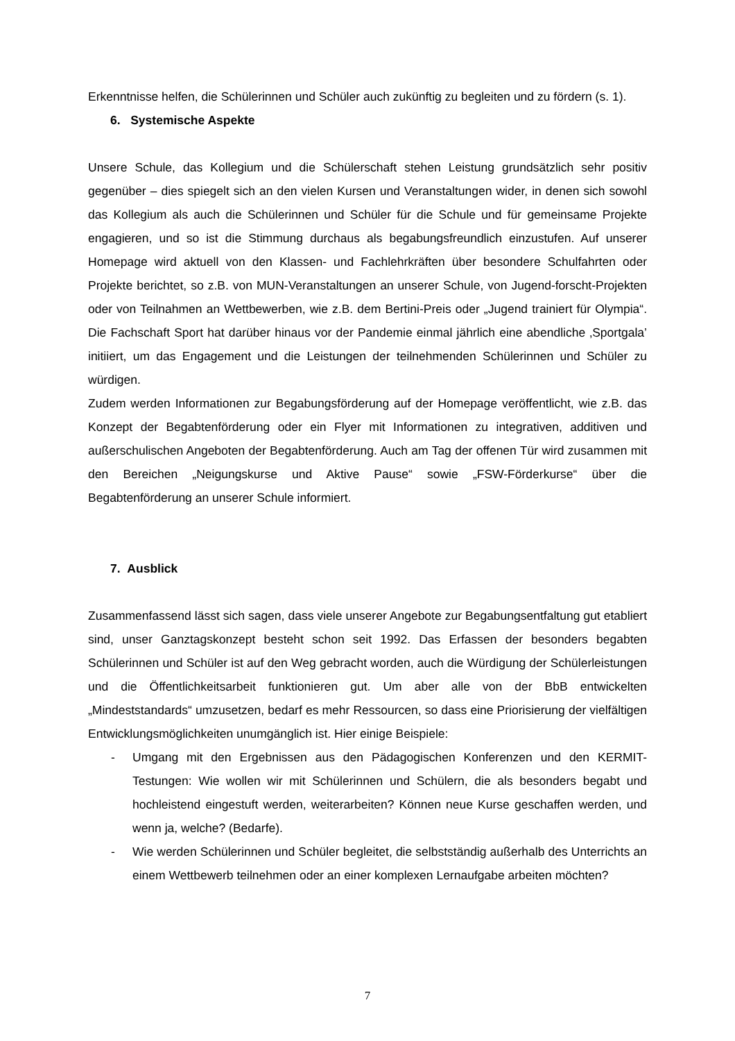Erkenntnisse helfen, die Schülerinnen und Schüler auch zukünftig zu begleiten und zu fördern (s. 1).
6. Systemische Aspekte
Unsere Schule, das Kollegium und die Schülerschaft stehen Leistung grundsätzlich sehr positiv gegenüber – dies spiegelt sich an den vielen Kursen und Veranstaltungen wider, in denen sich sowohl das Kollegium als auch die Schülerinnen und Schüler für die Schule und für gemeinsame Projekte engagieren, und so ist die Stimmung durchaus als begabungsfreundlich einzustufen. Auf unserer Homepage wird aktuell von den Klassen- und Fachlehrkräften über besondere Schulfahrten oder Projekte berichtet, so z.B. von MUN-Veranstaltungen an unserer Schule, von Jugend-forscht-Projekten oder von Teilnahmen an Wettbewerben, wie z.B. dem Bertini-Preis oder „Jugend trainiert für Olympia“. Die Fachschaft Sport hat darüber hinaus vor der Pandemie einmal jährlich eine abendliche ‚Sportgala’ initiiert, um das Engagement und die Leistungen der teilnehmenden Schülerinnen und Schüler zu würdigen.
Zudem werden Informationen zur Begabungsförderung auf der Homepage veröffentlicht, wie z.B. das Konzept der Begabtenförderung oder ein Flyer mit Informationen zu integrativen, additiven und außerschulischen Angeboten der Begabtenförderung. Auch am Tag der offenen Tür wird zusammen mit den Bereichen „Neigungskurse und Aktive Pause“ sowie „FSW-Förderkurse“ über die Begabtenförderung an unserer Schule informiert.
7. Ausblick
Zusammenfassend lässt sich sagen, dass viele unserer Angebote zur Begabungsentfaltung gut etabliert sind, unser Ganztagskonzept besteht schon seit 1992. Das Erfassen der besonders begabten Schülerinnen und Schüler ist auf den Weg gebracht worden, auch die Würdigung der Schülerleistungen und die Öffentlichkeitsarbeit funktionieren gut. Um aber alle von der BbB entwickelten „Mindeststandards“ umzusetzen, bedarf es mehr Ressourcen, so dass eine Priorisierung der vielfältigen Entwicklungsmöglichkeiten unumgänglich ist. Hier einige Beispiele:
- Umgang mit den Ergebnissen aus den Pädagogischen Konferenzen und den KERMIT-Testungen: Wie wollen wir mit Schülerinnen und Schülern, die als besonders begabt und hochleistend eingestuft werden, weiterarbeiten? Können neue Kurse geschaffen werden, und wenn ja, welche? (Bedarfe).
- Wie werden Schülerinnen und Schüler begleitet, die selbstständig außerhalb des Unterrichts an einem Wettbewerb teilnehmen oder an einer komplexen Lernaufgabe arbeiten möchten?
7